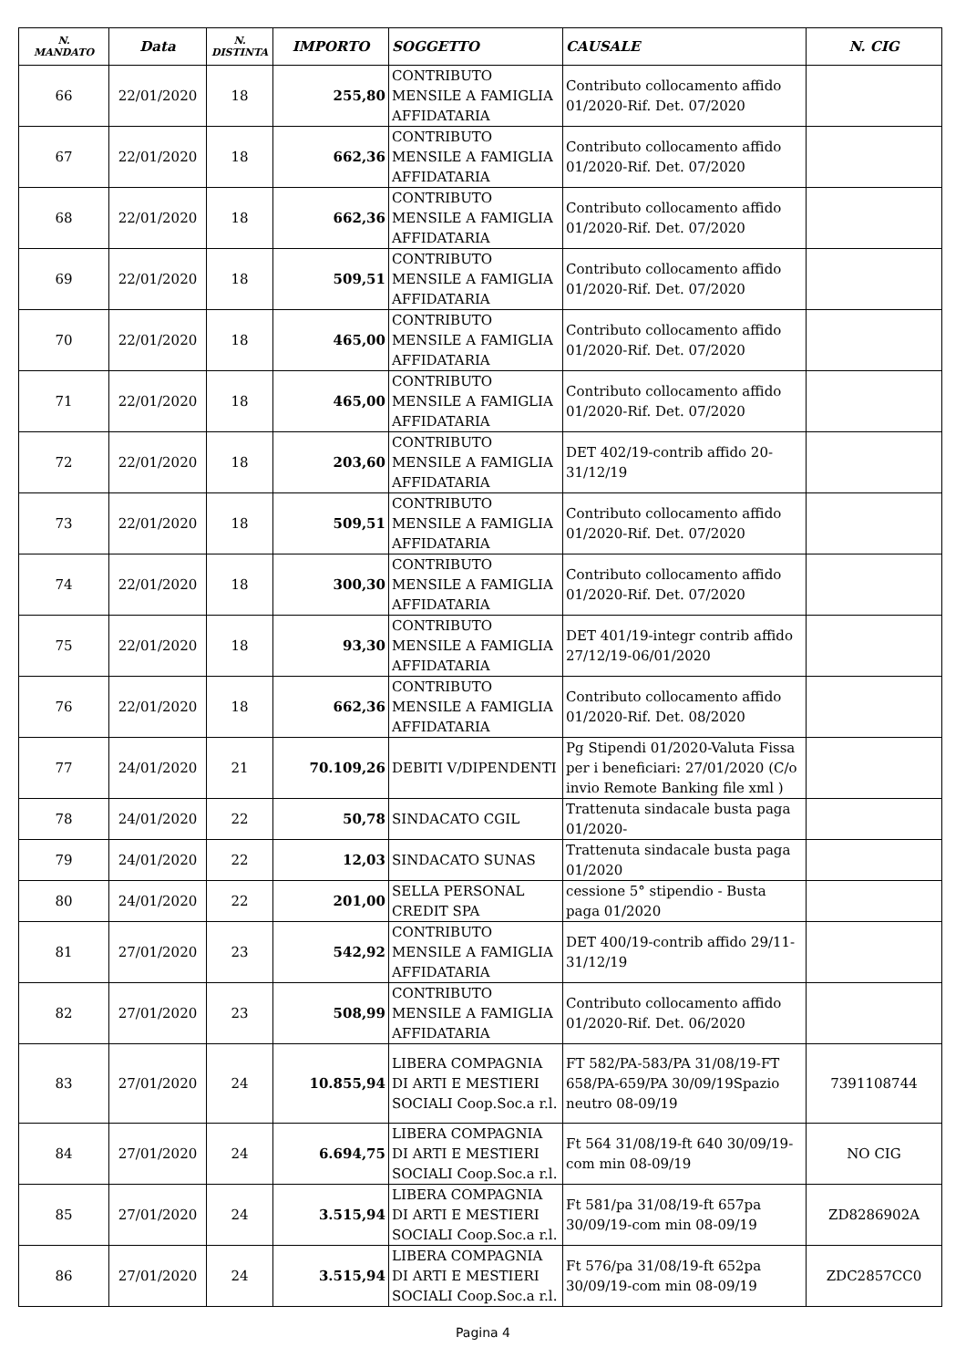| N. MANDATO | Data | N. DISTINTA | IMPORTO | SOGGETTO | CAUSALE | N. CIG |
| --- | --- | --- | --- | --- | --- | --- |
| 66 | 22/01/2020 | 18 | 255,80 | CONTRIBUTO MENSILE A FAMIGLIA AFFIDATARIA | Contributo collocamento affido 01/2020-Rif. Det. 07/2020 | |
| 67 | 22/01/2020 | 18 | 662,36 | CONTRIBUTO MENSILE A FAMIGLIA AFFIDATARIA | Contributo collocamento affido 01/2020-Rif. Det. 07/2020 | |
| 68 | 22/01/2020 | 18 | 662,36 | CONTRIBUTO MENSILE A FAMIGLIA AFFIDATARIA | Contributo collocamento affido 01/2020-Rif. Det. 07/2020 | |
| 69 | 22/01/2020 | 18 | 509,51 | CONTRIBUTO MENSILE A FAMIGLIA AFFIDATARIA | Contributo collocamento affido 01/2020-Rif. Det. 07/2020 | |
| 70 | 22/01/2020 | 18 | 465,00 | CONTRIBUTO MENSILE A FAMIGLIA AFFIDATARIA | Contributo collocamento affido 01/2020-Rif. Det. 07/2020 | |
| 71 | 22/01/2020 | 18 | 465,00 | CONTRIBUTO MENSILE A FAMIGLIA AFFIDATARIA | Contributo collocamento affido 01/2020-Rif. Det. 07/2020 | |
| 72 | 22/01/2020 | 18 | 203,60 | CONTRIBUTO MENSILE A FAMIGLIA AFFIDATARIA | DET 402/19-contrib affido 20-31/12/19 | |
| 73 | 22/01/2020 | 18 | 509,51 | CONTRIBUTO MENSILE A FAMIGLIA AFFIDATARIA | Contributo collocamento affido 01/2020-Rif. Det. 07/2020 | |
| 74 | 22/01/2020 | 18 | 300,30 | CONTRIBUTO MENSILE A FAMIGLIA AFFIDATARIA | Contributo collocamento affido 01/2020-Rif. Det. 07/2020 | |
| 75 | 22/01/2020 | 18 | 93,30 | CONTRIBUTO MENSILE A FAMIGLIA AFFIDATARIA | DET 401/19-integr contrib affido 27/12/19-06/01/2020 | |
| 76 | 22/01/2020 | 18 | 662,36 | CONTRIBUTO MENSILE A FAMIGLIA AFFIDATARIA | Contributo collocamento affido 01/2020-Rif. Det. 08/2020 | |
| 77 | 24/01/2020 | 21 | 70.109,26 | DEBITI V/DIPENDENTI | Pg Stipendi 01/2020-Valuta Fissa per i beneficiari: 27/01/2020 (C/o invio Remote Banking file xml ) | |
| 78 | 24/01/2020 | 22 | 50,78 | SINDACATO CGIL | Trattenuta sindacale busta paga 01/2020- | |
| 79 | 24/01/2020 | 22 | 12,03 | SINDACATO SUNAS | Trattenuta sindacale busta paga 01/2020 | |
| 80 | 24/01/2020 | 22 | 201,00 | SELLA PERSONAL CREDIT SPA | cessione 5° stipendio - Busta paga 01/2020 | |
| 81 | 27/01/2020 | 23 | 542,92 | CONTRIBUTO MENSILE A FAMIGLIA AFFIDATARIA | DET 400/19-contrib affido 29/11-31/12/19 | |
| 82 | 27/01/2020 | 23 | 508,99 | CONTRIBUTO MENSILE A FAMIGLIA AFFIDATARIA | Contributo collocamento affido 01/2020-Rif. Det. 06/2020 | |
| 83 | 27/01/2020 | 24 | 10.855,94 | LIBERA COMPAGNIA DI ARTI E MESTIERI SOCIALI Coop.Soc.a r.l. | FT 582/PA-583/PA 31/08/19-FT 658/PA-659/PA 30/09/19Spazio neutro 08-09/19 | 7391108744 |
| 84 | 27/01/2020 | 24 | 6.694,75 | LIBERA COMPAGNIA DI ARTI E MESTIERI SOCIALI Coop.Soc.a r.l. | Ft 564 31/08/19-ft 640 30/09/19-com min 08-09/19 | NO CIG |
| 85 | 27/01/2020 | 24 | 3.515,94 | LIBERA COMPAGNIA DI ARTI E MESTIERI SOCIALI Coop.Soc.a r.l. | Ft 581/pa 31/08/19-ft 657pa 30/09/19-com min 08-09/19 | ZD8286902A |
| 86 | 27/01/2020 | 24 | 3.515,94 | LIBERA COMPAGNIA DI ARTI E MESTIERI SOCIALI Coop.Soc.a r.l. | Ft 576/pa 31/08/19-ft 652pa 30/09/19-com min 08-09/19 | ZDC2857CC0 |
Pagina 4